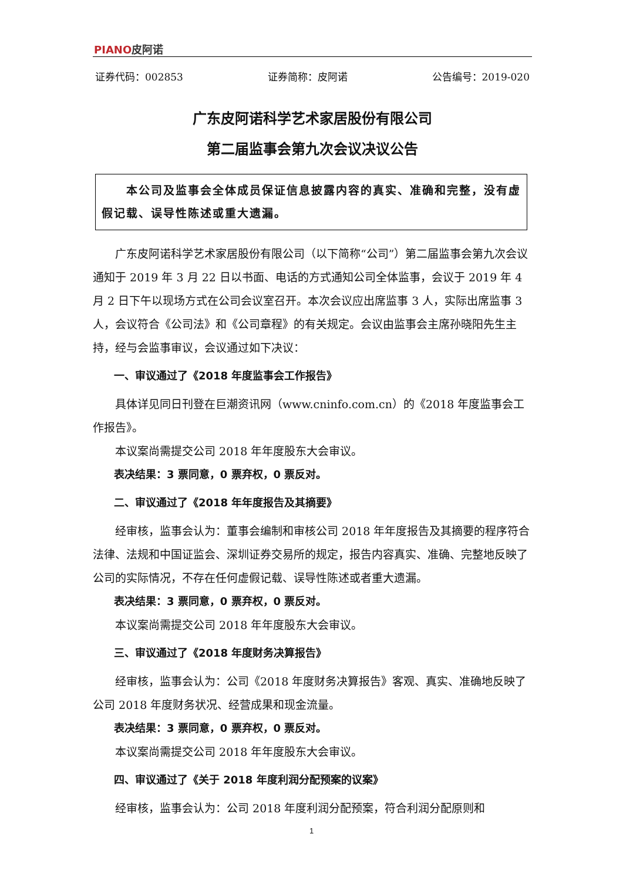PIANO皮阿诺
证券代码：002853 证券简称：皮阿诺 公告编号：2019-020
广东皮阿诺科学艺术家居股份有限公司
第二届监事会第九次会议决议公告
　　本公司及监事会全体成员保证信息披露内容的真实、准确和完整，没有虚假记载、误导性陈述或重大遗漏。
广东皮阿诺科学艺术家居股份有限公司（以下简称“公司”）第二届监事会第九次会议通知于 2019 年 3 月 22 日以书面、电话的方式通知公司全体监事，会议于 2019 年 4 月 2 日下午以现场方式在公司会议室召开。本次会议应出席监事 3 人，实际出席监事 3 人，会议符合《公司法》和《公司章程》的有关规定。会议由监事会主席孙晓阳先生主持，经与会监事审议，会议通过如下决议：
一、审议通过了《2018 年度监事会工作报告》
具体详见同日刊登在巨潮资讯网（www.cninfo.com.cn）的《2018 年度监事会工作报告》。
本议案尚需提交公司 2018 年年度股东大会审议。
表决结果：3 票同意，0 票弃权，0 票反对。
二、审议通过了《2018 年年度报告及其摘要》
经审核，监事会认为：董事会编制和审核公司 2018 年年度报告及其摘要的程序符合法律、法规和中国证监会、深圳证券交易所的规定，报告内容真实、准确、完整地反映了公司的实际情况，不存在任何虚假记载、误导性陈述或者重大遗漏。
表决结果：3 票同意，0 票弃权，0 票反对。
本议案尚需提交公司 2018 年年度股东大会审议。
三、审议通过了《2018 年度财务决算报告》
经审核，监事会认为：公司《2018 年度财务决算报告》客观、真实、准确地反映了公司 2018 年度财务状况、经营成果和现金流量。
表决结果：3 票同意，0 票弃权，0 票反对。
本议案尚需提交公司 2018 年年度股东大会审议。
四、审议通过了《关于 2018 年度利润分配预案的议案》
经审核，监事会认为：公司 2018 年度利润分配预案，符合利润分配原则和
1